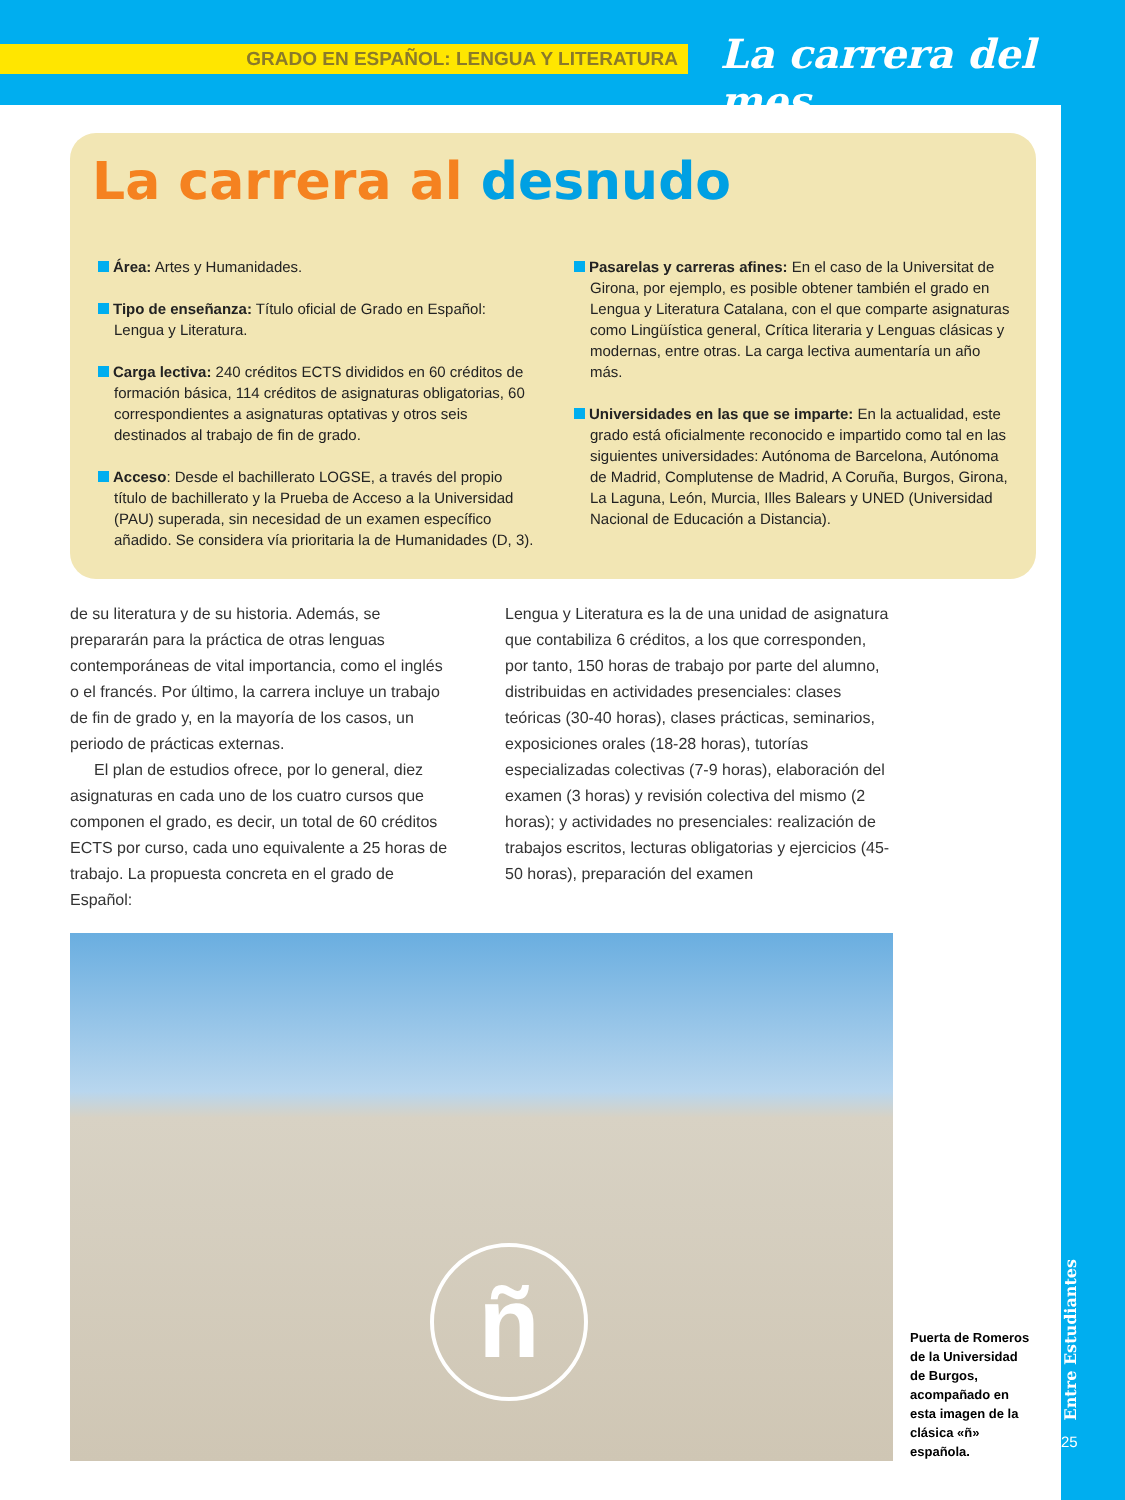GRADO EN ESPAÑOL: LENGUA Y LITERATURA La carrera del mes
Entre Estudiantes
25
La carrera al desnudo
Área: Artes y Humanidades.
Tipo de enseñanza: Título oficial de Grado en Español: Lengua y Literatura.
Carga lectiva: 240 créditos ECTS divididos en 60 créditos de formación básica, 114 créditos de asignaturas obligatorias, 60 correspondientes a asignaturas optativas y otros seis destinados al trabajo de fin de grado.
Acceso: Desde el bachillerato LOGSE, a través del propio título de bachillerato y la Prueba de Acceso a la Universidad (PAU) superada, sin necesidad de un examen específico añadido. Se considera vía prioritaria la de Humanidades (D, 3).
Pasarelas y carreras afines: En el caso de la Universitat de Girona, por ejemplo, es posible obtener también el grado en Lengua y Literatura Catalana, con el que comparte asignaturas como Lingüística general, Crítica literaria y Lenguas clásicas y modernas, entre otras. La carga lectiva aumentaría un año más.
Universidades en las que se imparte: En la actualidad, este grado está oficialmente reconocido e impartido como tal en las siguientes universidades: Autónoma de Barcelona, Autónoma de Madrid, Complutense de Madrid, A Coruña, Burgos, Girona, La Laguna, León, Murcia, Illes Balears y UNED (Universidad Nacional de Educación a Distancia).
de su literatura y de su historia. Además, se prepararán para la práctica de otras lenguas contemporáneas de vital importancia, como el inglés o el francés. Por último, la carrera incluye un trabajo de fin de grado y, en la mayoría de los casos, un periodo de prácticas externas.
El plan de estudios ofrece, por lo general, diez asignaturas en cada uno de los cuatro cursos que componen el grado, es decir, un total de 60 créditos ECTS por curso, cada uno equivalente a 25 horas de trabajo. La propuesta concreta en el grado de Español:
Lengua y Literatura es la de una unidad de asignatura que contabiliza 6 créditos, a los que corresponden, por tanto, 150 horas de trabajo por parte del alumno, distribuidas en actividades presenciales: clases teóricas (30-40 horas), clases prácticas, seminarios, exposiciones orales (18-28 horas), tutorías especializadas colectivas (7-9 horas), elaboración del examen (3 horas) y revisión colectiva del mismo (2 horas); y actividades no presenciales: realización de trabajos escritos, lecturas obligatorias y ejercicios (45-50 horas), preparación del examen
ñ
Puerta de Romeros de la Universidad de Burgos, acompañado en esta imagen de la clásica «ñ» española.